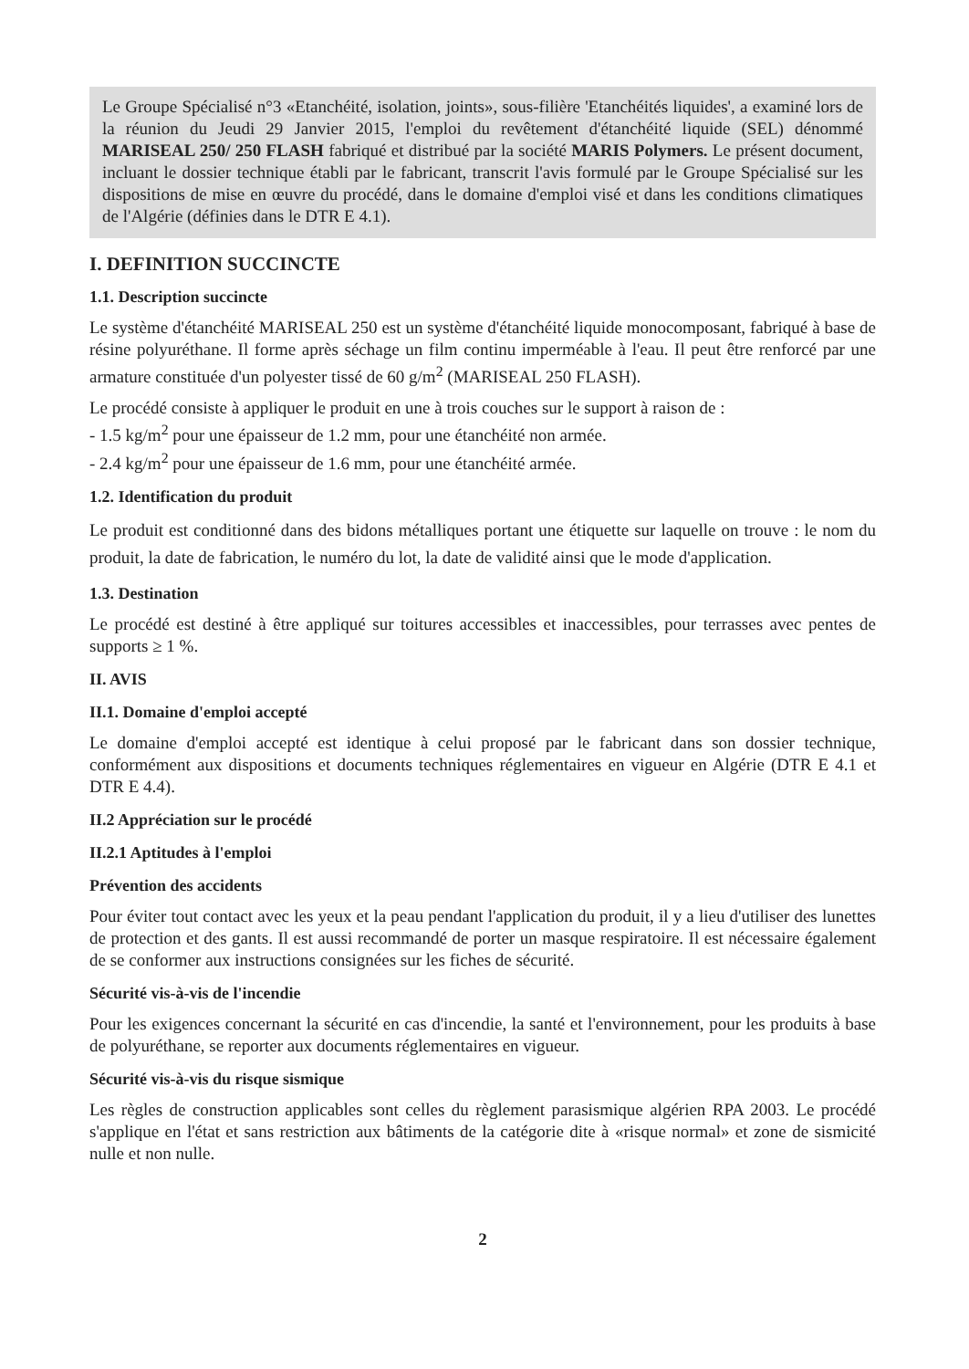Le Groupe Spécialisé n°3 «Etanchéité, isolation, joints», sous-filière 'Etanchéités liquides', a examiné lors de la réunion du Jeudi 29 Janvier 2015, l'emploi du revêtement d'étanchéité liquide (SEL) dénommé MARISEAL 250/ 250 FLASH fabriqué et distribué par la société MARIS Polymers. Le présent document, incluant le dossier technique établi par le fabricant, transcrit l'avis formulé par le Groupe Spécialisé sur les dispositions de mise en œuvre du procédé, dans le domaine d'emploi visé et dans les conditions climatiques de l'Algérie (définies dans le DTR E 4.1).
I. DEFINITION SUCCINCTE
1.1. Description succincte
Le système d'étanchéité MARISEAL 250 est un système d'étanchéité liquide monocomposant, fabriqué à base de résine polyuréthane. Il forme après séchage un film continu imperméable à l'eau. Il peut être renforcé par une armature constituée d'un polyester tissé de 60 g/m<sup>2</sup> (MARISEAL 250 FLASH).
Le procédé consiste à appliquer le produit en une à trois couches sur le support à raison de :
- 1.5 kg/m<sup>2</sup> pour une épaisseur de 1.2 mm, pour une étanchéité non armée.
- 2.4 kg/m<sup>2</sup> pour une épaisseur de 1.6 mm, pour une étanchéité armée.
1.2. Identification du produit
Le produit est conditionné dans des bidons métalliques portant une étiquette sur laquelle on trouve : le nom du produit, la date de fabrication, le numéro du lot, la date de validité ainsi que le mode d'application.
1.3. Destination
Le procédé est destiné à être appliqué sur toitures accessibles et inaccessibles, pour terrasses avec pentes de supports ≥ 1 %.
II. AVIS
II.1. Domaine d'emploi accepté
Le domaine d'emploi accepté est identique à celui proposé par le fabricant dans son dossier technique, conformément aux dispositions et documents techniques réglementaires en vigueur en Algérie (DTR E 4.1 et DTR E 4.4).
II.2 Appréciation sur le procédé
II.2.1 Aptitudes à l'emploi
Prévention des accidents
Pour éviter tout contact avec les yeux et la peau pendant l'application du produit, il y a lieu d'utiliser des lunettes de protection et des gants. Il est aussi recommandé de porter un masque respiratoire. Il est nécessaire également de se conformer aux instructions consignées sur les fiches de sécurité.
Sécurité vis-à-vis de l'incendie
Pour les exigences concernant la sécurité en cas d'incendie, la santé et l'environnement, pour les produits à base de polyuréthane, se reporter aux documents réglementaires en vigueur.
Sécurité vis-à-vis du risque sismique
Les règles de construction applicables sont celles du règlement parasismique algérien RPA 2003. Le procédé s'applique en l'état et sans restriction aux bâtiments de la catégorie dite à «risque normal» et zone de sismicité nulle et non nulle.
2